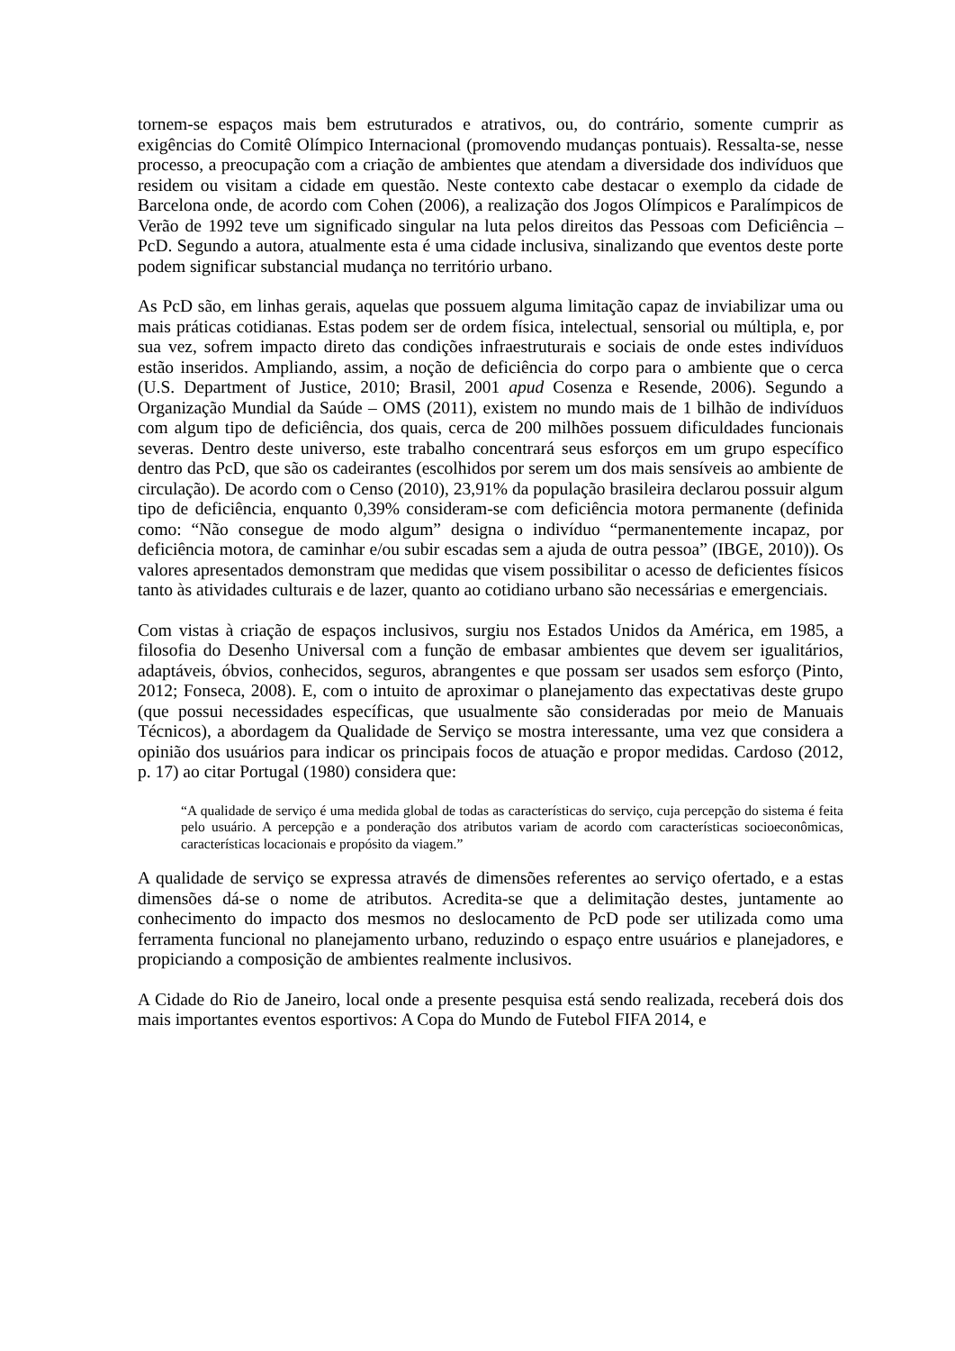tornem-se espaços mais bem estruturados e atrativos, ou, do contrário, somente cumprir as exigências do Comitê Olímpico Internacional (promovendo mudanças pontuais). Ressalta-se, nesse processo, a preocupação com a criação de ambientes que atendam a diversidade dos indivíduos que residem ou visitam a cidade em questão. Neste contexto cabe destacar o exemplo da cidade de Barcelona onde, de acordo com Cohen (2006), a realização dos Jogos Olímpicos e Paralímpicos de Verão de 1992 teve um significado singular na luta pelos direitos das Pessoas com Deficiência – PcD. Segundo a autora, atualmente esta é uma cidade inclusiva, sinalizando que eventos deste porte podem significar substancial mudança no território urbano.
As PcD são, em linhas gerais, aquelas que possuem alguma limitação capaz de inviabilizar uma ou mais práticas cotidianas. Estas podem ser de ordem física, intelectual, sensorial ou múltipla, e, por sua vez, sofrem impacto direto das condições infraestruturais e sociais de onde estes indivíduos estão inseridos. Ampliando, assim, a noção de deficiência do corpo para o ambiente que o cerca (U.S. Department of Justice, 2010; Brasil, 2001 apud Cosenza e Resende, 2006). Segundo a Organização Mundial da Saúde – OMS (2011), existem no mundo mais de 1 bilhão de indivíduos com algum tipo de deficiência, dos quais, cerca de 200 milhões possuem dificuldades funcionais severas. Dentro deste universo, este trabalho concentrará seus esforços em um grupo específico dentro das PcD, que são os cadeirantes (escolhidos por serem um dos mais sensíveis ao ambiente de circulação). De acordo com o Censo (2010), 23,91% da população brasileira declarou possuir algum tipo de deficiência, enquanto 0,39% consideram-se com deficiência motora permanente (definida como: “Não consegue de modo algum” designa o indivíduo “permanentemente incapaz, por deficiência motora, de caminhar e/ou subir escadas sem a ajuda de outra pessoa” (IBGE, 2010)). Os valores apresentados demonstram que medidas que visem possibilitar o acesso de deficientes físicos tanto às atividades culturais e de lazer, quanto ao cotidiano urbano são necessárias e emergenciais.
Com vistas à criação de espaços inclusivos, surgiu nos Estados Unidos da América, em 1985, a filosofia do Desenho Universal com a função de embasar ambientes que devem ser igualitários, adaptáveis, óbvios, conhecidos, seguros, abrangentes e que possam ser usados sem esforço (Pinto, 2012; Fonseca, 2008). E, com o intuito de aproximar o planejamento das expectativas deste grupo (que possui necessidades específicas, que usualmente são consideradas por meio de Manuais Técnicos), a abordagem da Qualidade de Serviço se mostra interessante, uma vez que considera a opinião dos usuários para indicar os principais focos de atuação e propor medidas. Cardoso (2012, p. 17) ao citar Portugal (1980) considera que:
“A qualidade de serviço é uma medida global de todas as características do serviço, cuja percepção do sistema é feita pelo usuário. A percepção e a ponderação dos atributos variam de acordo com características socioeconômicas, características locacionais e propósito da viagem.”
A qualidade de serviço se expressa através de dimensões referentes ao serviço ofertado, e a estas dimensões dá-se o nome de atributos. Acredita-se que a delimitação destes, juntamente ao conhecimento do impacto dos mesmos no deslocamento de PcD pode ser utilizada como uma ferramenta funcional no planejamento urbano, reduzindo o espaço entre usuários e planejadores, e propiciando a composição de ambientes realmente inclusivos.
A Cidade do Rio de Janeiro, local onde a presente pesquisa está sendo realizada, receberá dois dos mais importantes eventos esportivos: A Copa do Mundo de Futebol FIFA 2014, e